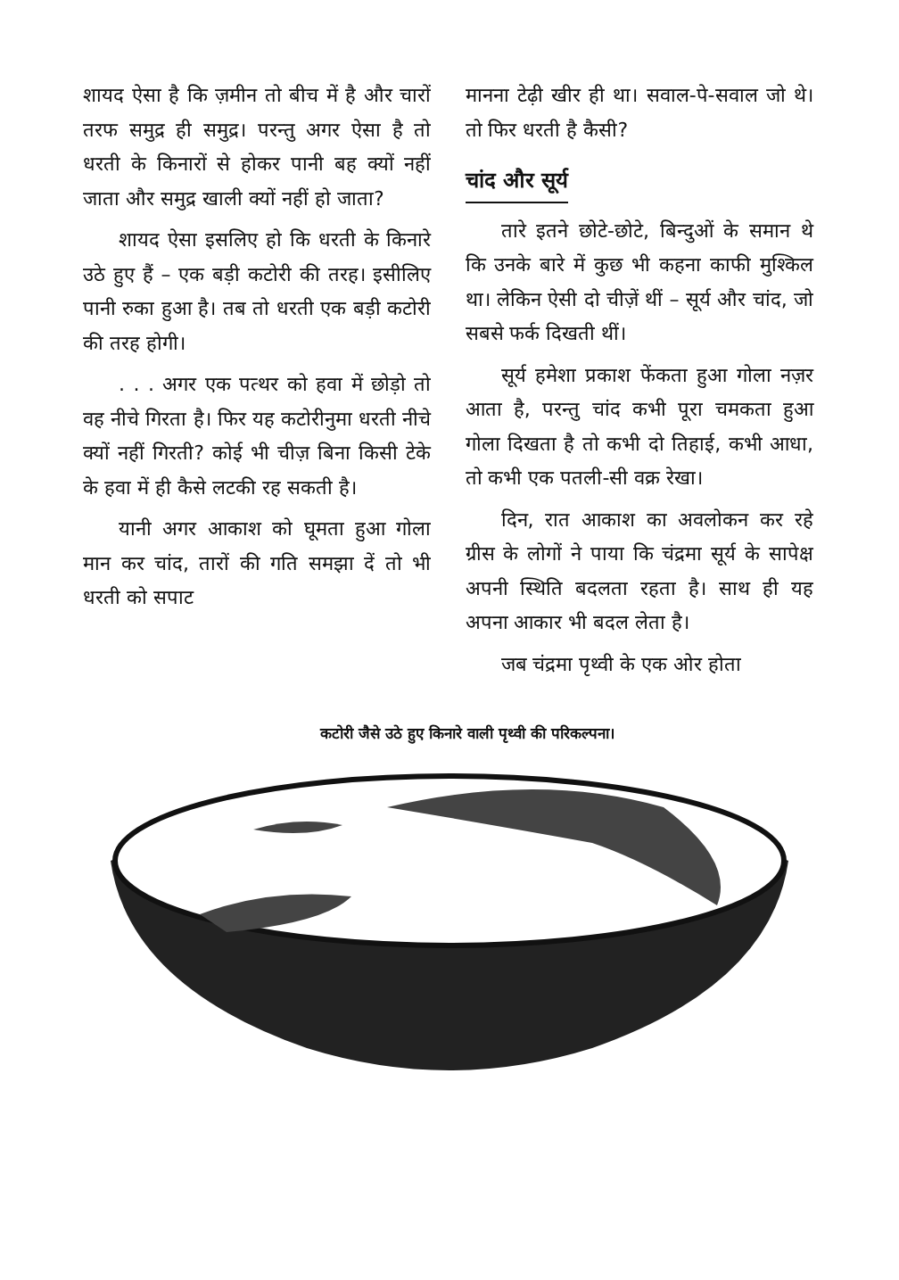शायद ऐसा है कि ज़मीन तो बीच में है और चारों तरफ समुद्र ही समुद्र। परन्तु अगर ऐसा है तो धरती के किनारों से होकर पानी बह क्यों नहीं जाता और समुद्र खाली क्यों नहीं हो जाता?
शायद ऐसा इसलिए हो कि धरती के किनारे उठे हुए हैं – एक बड़ी कटोरी की तरह। इसीलिए पानी रुका हुआ है। तब तो धरती एक बड़ी कटोरी की तरह होगी।
. . . अगर एक पत्थर को हवा में छोड़ो तो वह नीचे गिरता है। फिर यह कटोरीनुमा धरती नीचे क्यों नहीं गिरती? कोई भी चीज़ बिना किसी टेके के हवा में ही कैसे लटकी रह सकती है।
यानी अगर आकाश को घूमता हुआ गोला मान कर चांद, तारों की गति समझा दें तो भी धरती को सपाट
मानना टेढ़ी खीर ही था। सवाल-पे-सवाल जो थे। तो फिर धरती है कैसी?
चांद और सूर्य
तारे इतने छोटे-छोटे, बिन्दुओं के समान थे कि उनके बारे में कुछ भी कहना काफी मुश्किल था। लेकिन ऐसी दो चीज़ें थीं – सूर्य और चांद, जो सबसे फर्क दिखती थीं।
सूर्य हमेशा प्रकाश फेंकता हुआ गोला नज़र आता है, परन्तु चांद कभी पूरा चमकता हुआ गोला दिखता है तो कभी दो तिहाई, कभी आधा, तो कभी एक पतली-सी वक्र रेखा।
दिन, रात आकाश का अवलोकन कर रहे ग्रीस के लोगों ने पाया कि चंद्रमा सूर्य के सापेक्ष अपनी स्थिति बदलता रहता है। साथ ही यह अपना आकार भी बदल लेता है।
जब चंद्रमा पृथ्वी के एक ओर होता
कटोरी जैसे उठे हुए किनारे वाली पृथ्वी की परिकल्पना।